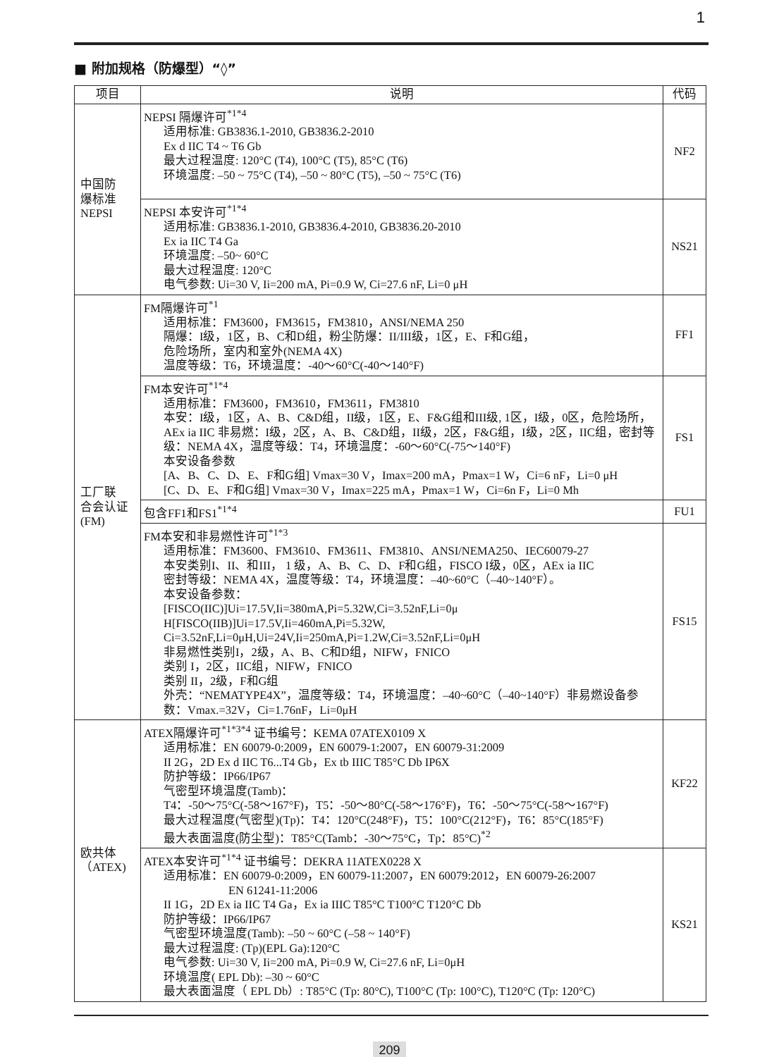1
■ 附加规格（防爆型）“◊”
| 项目 | 说明 | 代码 |
| --- | --- | --- |
| 中国防 爆标准 NEPSI | NEPSI 隔爆许可<sup>*1*4</sup> 适用标准: GB3836.1-2010, GB3836.2-2010 Ex d IIC T4 ~ T6 Gb 最大过程温度: 120°C (T4), 100°C (T5), 85°C (T6) 环境温度: –50 ~ 75°C (T4), –50 ~ 80°C (T5), –50 ~ 75°C (T6) | NF2 |
| | NEPSI 本安许可<sup>*1*4</sup> 适用标准: GB3836.1-2010, GB3836.4-2010, GB3836.20-2010 Ex ia IIC T4 Ga 环境温度: –50~ 60°C 最大过程温度: 120°C 电气参数: Ui=30 V, Ii=200 mA, Pi=0.9 W, Ci=27.6 nF, Li=0 μH | NS21 |
| 工厂联 合会认证 (FM) | FM隔爆许可<sup>*1</sup> 适用标准：FM3600，FM3615，FM3810，ANSI/NEMA 250 隔爆：I级，1区，B、C和D组，粉尘防爆：II/III级，1区，E、F和G组， 危险场所，室内和室外(NEMA 4X) 温度等级：T6，环境温度：-40～60°C(-40～140°F) | FF1 |
| | FM本安许可<sup>*1*4</sup> 适用标准：FM3600，FM3610，FM3611，FM3810 本安：I级，1区，A、B、C&D组，II级，1区，E、F&G组和III级, 1区，I级，0区，危险场所， AEx ia IIC 非易燃：I级，2区，A、B、C&D组，II级，2区，F&G组，I级，2区，IIC组，密封等级：NEMA 4X，温度等级：T4，环境温度：-60～60°C(-75～140°F) 本安设备参数 [A、B、C、D、E、F和G组] Vmax=30 V，Imax=200 mA，Pmax=1 W，Ci=6 nF，Li=0 μH [C、D、E、F和G组] Vmax=30 V，Imax=225 mA，Pmax=1 W，Ci=6n F，Li=0 Mh | FS1 |
| | 包含FF1和FS1<sup>*1*4</sup> | FU1 |
| | FM本安和非易燃性许可<sup>*1*3</sup> 适用标准：FM3600、FM3610、FM3611、FM3810、ANSI/NEMA250、IEC60079-27 本安类别I、II、和III， 1 级，A、B、C、D、F和G组，FISCO I级，0区，AEx ia IIC 密封等级：NEMA 4X，温度等级：T4，环境温度：–40~60°C（–40~140°F）。 本安设备参数： [FISCO(IIC)]Ui=17.5V,Ii=380mA,Pi=5.32W,Ci=3.52nF,Li=0μ H[FISCO(IIB)]Ui=17.5V,Ii=460mA,Pi=5.32W, Ci=3.52nF,Li=0μH,Ui=24V,Ii=250mA,Pi=1.2W,Ci=3.52nF,Li=0μH 非易燃性类别I，2级，A、B、C和D组，NIFW，FNICO 类别 I，2区，IIC组，NIFW，FNICO 类别 II，2级，F和G组 外壳：“NEMATYPE4X”，温度等级：T4，环境温度：–40~60°C（–40~140°F）非易燃设备参数：Vmax.=32V，Ci=1.76nF，Li=0μH | FS15 |
| 欧共体 （ATEX) | ATEX隔爆许可<sup>*1*3*4</sup> 证书编号：KEMA 07ATEX0109 X 适用标准：EN 60079-0:2009，EN 60079-1:2007，EN 60079-31:2009 II 2G，2D Ex d IIC T6...T4 Gb，Ex tb IIIC T85°C Db IP6X 防护等级：IP66/IP67 气密型环境温度(Tamb)： T4：-50～75°C(-58～167°F)，T5：-50～80°C(-58～176°F)，T6：-50～75°C(-58～167°F) 最大过程温度(气密型)(Tp)：T4：120°C(248°F)，T5：100°C(212°F)，T6：85°C(185°F) 最大表面温度(防尘型)：T85°C(Tamb：-30～75°C，Tp：85°C)<sup>*2</sup> | KF22 |
| | ATEX本安许可<sup>*1*4</sup> 证书编号：DEKRA 11ATEX0228 X 适用标准：EN 60079-0:2009，EN 60079-11:2007，EN 60079:2012，EN 60079-26:2007 EN 61241-11:2006 II 1G，2D Ex ia IIC T4 Ga，Ex ia IIIC T85°C T100°C T120°C Db 防护等级：IP66/IP67 气密型环境温度(Tamb): –50 ~ 60°C (–58 ~ 140°F) 最大过程温度: (Tp)(EPL Ga):120°C 电气参数: Ui=30 V, Ii=200 mA, Pi=0.9 W, Ci=27.6 nF, Li=0μH 环境温度( EPL Db): –30 ~ 60°C 最大表面温度（ EPL Db）: T85°C (Tp: 80°C), T100°C (Tp: 100°C), T120°C (Tp: 120°C) | KS21 |
209